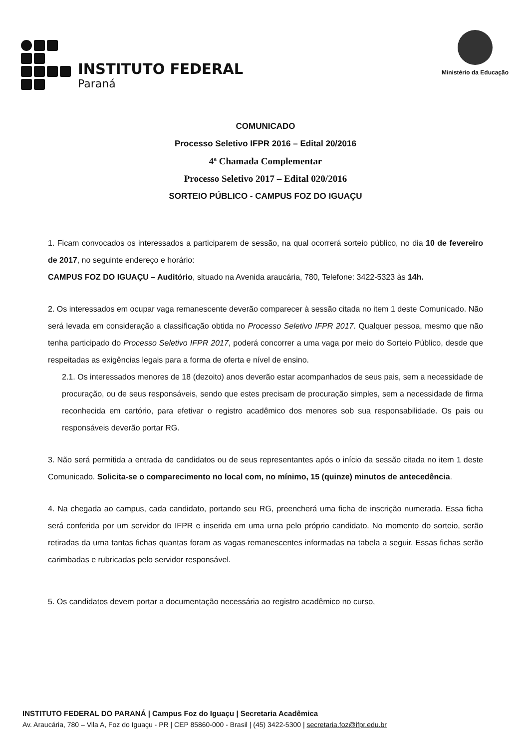INSTITUTO FEDERAL
Paraná
Ministério da Educação
COMUNICADO
Processo Seletivo IFPR 2016 – Edital 20/2016
4ª Chamada Complementar
Processo Seletivo 2017 – Edital 020/2016
SORTEIO PÚBLICO - CAMPUS FOZ DO IGUAÇU
1. Ficam convocados os interessados a participarem de sessão, na qual ocorrerá sorteio público, no dia 10 de fevereiro de 2017, no seguinte endereço e horário:
CAMPUS FOZ DO IGUAÇU – Auditório, situado na Avenida araucária, 780, Telefone: 3422-5323 às 14h.
2. Os interessados em ocupar vaga remanescente deverão comparecer à sessão citada no item 1 deste Comunicado. Não será levada em consideração a classificação obtida no Processo Seletivo IFPR 2017. Qualquer pessoa, mesmo que não tenha participado do Processo Seletivo IFPR 2017, poderá concorrer a uma vaga por meio do Sorteio Público, desde que respeitadas as exigências legais para a forma de oferta e nível de ensino.
2.1. Os interessados menores de 18 (dezoito) anos deverão estar acompanhados de seus pais, sem a necessidade de procuração, ou de seus responsáveis, sendo que estes precisam de procuração simples, sem a necessidade de firma reconhecida em cartório, para efetivar o registro acadêmico dos menores sob sua responsabilidade. Os pais ou responsáveis deverão portar RG.
3. Não será permitida a entrada de candidatos ou de seus representantes após o início da sessão citada no item 1 deste Comunicado. Solicita-se o comparecimento no local com, no mínimo, 15 (quinze) minutos de antecedência.
4. Na chegada ao campus, cada candidato, portando seu RG, preencherá uma ficha de inscrição numerada. Essa ficha será conferida por um servidor do IFPR e inserida em uma urna pelo próprio candidato. No momento do sorteio, serão retiradas da urna tantas fichas quantas foram as vagas remanescentes informadas na tabela a seguir. Essas fichas serão carimbadas e rubricadas pelo servidor responsável.
5. Os candidatos devem portar a documentação necessária ao registro acadêmico no curso,
INSTITUTO FEDERAL DO PARANÁ | Campus Foz do Iguaçu | Secretaria Acadêmica
Av. Araucária, 780 – Vila A, Foz do Iguaçu - PR | CEP 85860-000 - Brasil | (45) 3422-5300 | secretaria.foz@ifpr.edu.br